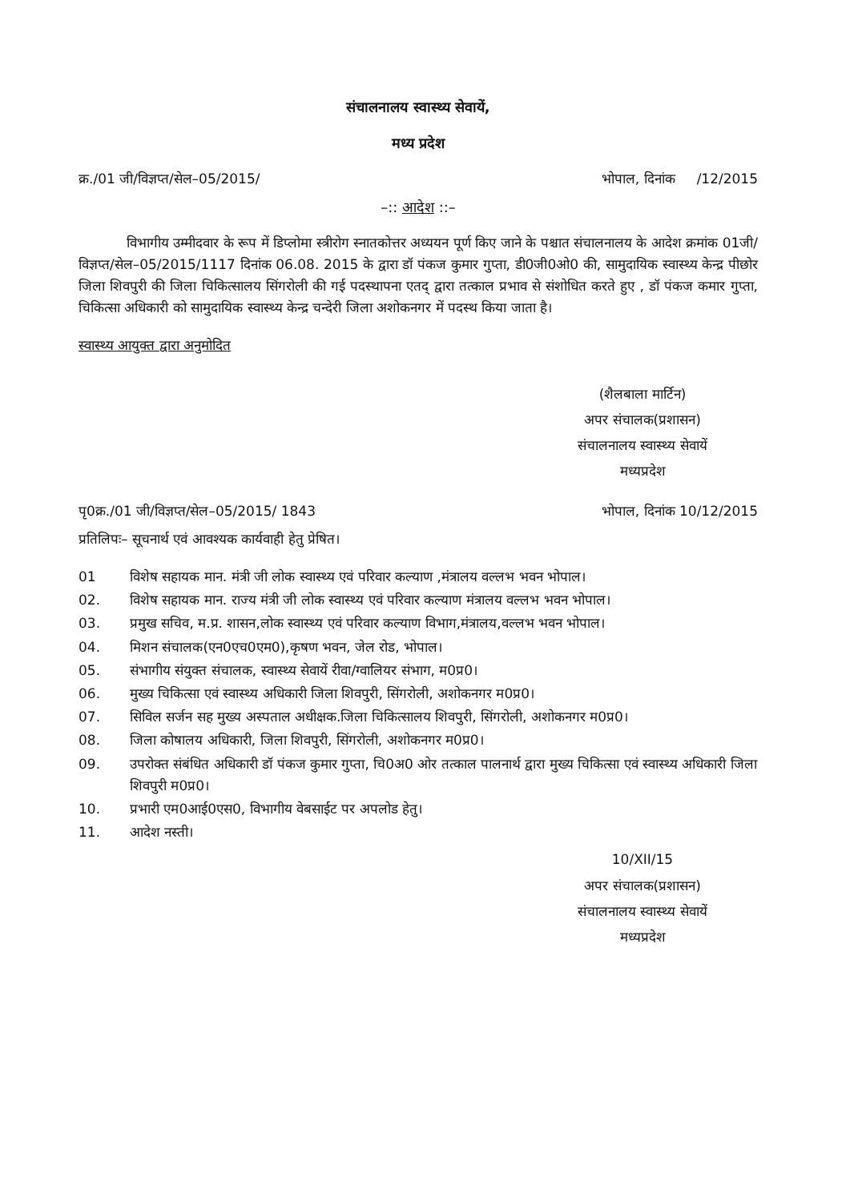संचालनालय स्वास्थ्य सेवायें,
मध्य प्रदेश
क्र./01 जी/विज्ञप्त/सेल–05/2015/ भोपाल, दिनांक /12/2015
–:: आदेश ::–
विभागीय उम्मीदवार के रूप में डिप्लोमा स्त्रीरोग स्नातकोत्तर अध्ययन पूर्ण किए जाने के पश्चात संचालनालय के आदेश क्रमांक 01जी/विज्ञप्त/सेल–05/2015/1117 दिनांक 06.08. 2015 के द्वारा डॉ पंकज कुमार गुप्ता, डी0जी0ओ0 की, सामुदायिक स्वास्थ्य केन्द्र पीछोर जिला शिवपुरी की जिला चिकित्सालय सिंगरोली की गई पदस्थापना एतद् द्वारा तत्काल प्रभाव से संशोधित करते हुए , डॉ पंकज कमार गुप्ता, चिकित्सा अधिकारी को सामुदायिक स्वास्थ्य केन्द्र चन्देरी जिला अशोकनगर में पदस्थ किया जाता है।
स्वास्थ्य आयुक्त द्वारा अनुमोदित
(शैलबाला मार्टिन)
अपर संचालक(प्रशासन)
संचालनालय स्वास्थ्य सेवायें
मध्यप्रदेश
पृ0क्र./01 जी/विज्ञप्त/सेल–05/2015/ 1843 भोपाल, दिनांक 10/12/2015
प्रतिलिपः– सूचनार्थ एवं आवश्यक कार्यवाही हेतु प्रेषित।
01 विशेष सहायक मान. मंत्री जी लोक स्वास्थ्य एवं परिवार कल्याण ,मंत्रालय वल्लभ भवन भोपाल।
02. विशेष सहायक मान. राज्य मंत्री जी लोक स्वास्थ्य एवं परिवार कल्याण मंत्रालय वल्लभ भवन भोपाल।
03. प्रमुख सचिव, म.प्र. शासन,लोक स्वास्थ्य एवं परिवार कल्याण विभाग,मंत्रालय,वल्लभ भवन भोपाल।
04. मिशन संचालक(एन0एच0एम0),कृषण भवन, जेल रोड, भोपाल।
05. संभागीय संयुक्त संचालक, स्वास्थ्य सेवायें रीवा/ग्वालियर संभाग, म0प्र0।
06. मुख्य चिकित्सा एवं स्वास्थ्य अधिकारी जिला शिवपुरी, सिंगरोली, अशोकनगर म0प्र0।
07. सिविल सर्जन सह मुख्य अस्पताल अधीक्षक.जिला चिकित्सालय शिवपुरी, सिंगरोली, अशोकनगर म0प्र0।
08. जिला कोषालय अधिकारी, जिला शिवपुरी, सिंगरोली, अशोकनगर म0प्र0।
09. उपरोक्त संबंधित अधिकारी डॉ पंकज कुमार गुप्ता, चि0अ0 ओर तत्काल पालनार्थ द्वारा मुख्य चिकित्सा एवं स्वास्थ्य अधिकारी जिला शिवपुरी म0प्र0।
10. प्रभारी एम0आई0एस0, विभागीय वेबसाईट पर अपलोड हेतु।
11. आदेश नस्ती।
10/XII/15
अपर संचालक(प्रशासन)
संचालनालय स्वास्थ्य सेवायें
मध्यप्रदेश